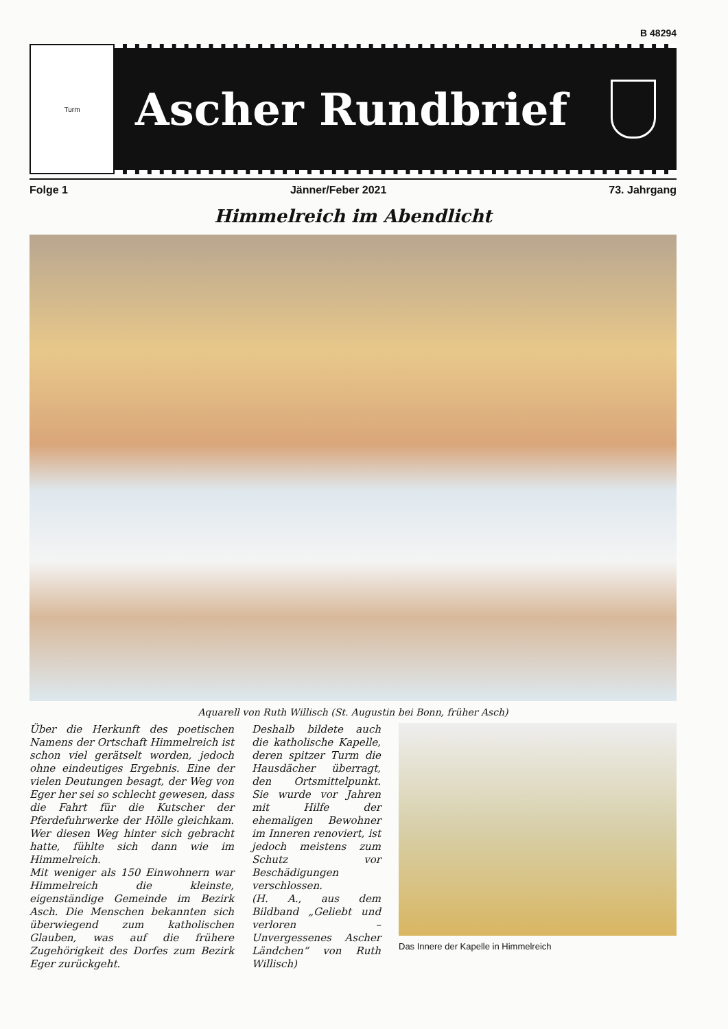B 48294
Turm
Ascher Rundbrief
Folge 1 Jänner/Feber 2021 73. Jahrgang
Himmelreich im Abendlicht
Aquarell von Ruth Willisch (St. Augustin bei Bonn, früher Asch)
Über die Herkunft des poetischen Namens der Ortschaft Himmelreich ist schon viel gerätselt worden, jedoch ohne eindeutiges Ergebnis. Eine der vielen Deutungen besagt, der Weg von Eger her sei so schlecht gewesen, dass die Fahrt für die Kutscher der Pferdefuhrwerke der Hölle gleichkam. Wer diesen Weg hinter sich gebracht hatte, fühlte sich dann wie im Himmelreich.
Mit weniger als 150 Einwohnern war Himmelreich die kleinste, eigenständige Gemeinde im Bezirk Asch. Die Menschen bekannten sich überwiegend zum katholischen Glauben, was auf die frühere Zugehörigkeit des Dorfes zum Bezirk Eger zurückgeht.
Deshalb bildete auch die katholische Kapelle, deren spitzer Turm die Hausdächer überragt, den Ortsmittelpunkt. Sie wurde vor Jahren mit Hilfe der ehemaligen Bewohner im Inneren renoviert, ist jedoch meistens zum Schutz vor Beschädigungen verschlossen.
(H. A., aus dem Bildband „Geliebt und verloren – Unvergessenes Ascher Ländchen“ von Ruth Willisch)
Das Innere der Kapelle in Himmelreich